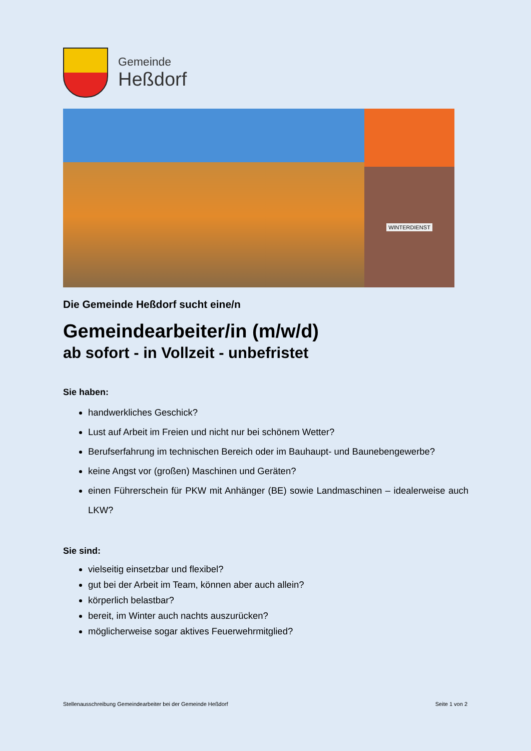Gemeinde
Heßdorf
WINTERDIENST
Die Gemeinde Heßdorf sucht eine/n
Gemeindearbeiter/in (m/w/d)
ab sofort - in Vollzeit - unbefristet
Sie haben:
handwerkliches Geschick?
Lust auf Arbeit im Freien und nicht nur bei schönem Wetter?
Berufserfahrung im technischen Bereich oder im Bauhaupt- und Baunebengewerbe?
keine Angst vor (großen) Maschinen und Geräten?
einen Führerschein für PKW mit Anhänger (BE) sowie Landmaschinen – idealerweise auch LKW?
Sie sind:
vielseitig einsetzbar und flexibel?
gut bei der Arbeit im Team, können aber auch allein?
körperlich belastbar?
bereit, im Winter auch nachts auszurücken?
möglicherweise sogar aktives Feuerwehrmitglied?
Stellenausschreibung Gemeindearbeiter bei der Gemeinde Heßdorf Seite 1 von 2